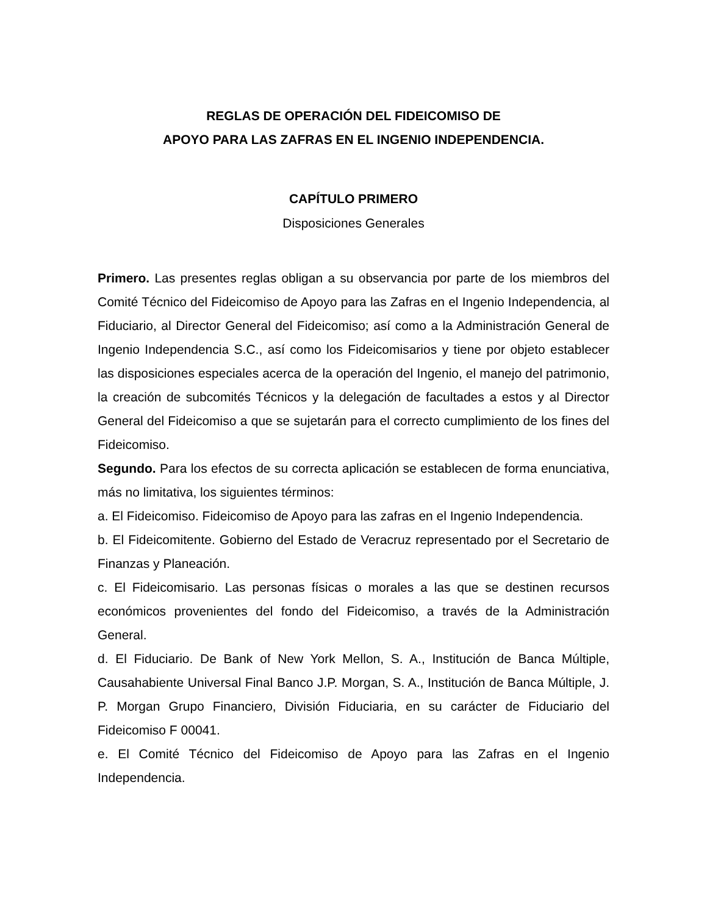REGLAS DE OPERACIÓN DEL FIDEICOMISO DE
APOYO PARA LAS ZAFRAS EN EL INGENIO INDEPENDENCIA.
CAPÍTULO PRIMERO
Disposiciones Generales
Primero. Las presentes reglas obligan a su observancia por parte de los miembros del Comité Técnico del Fideicomiso de Apoyo para las Zafras en el Ingenio Independencia, al Fiduciario, al Director General del Fideicomiso; así como a la Administración General de Ingenio Independencia S.C., así como los Fideicomisarios y tiene por objeto establecer las disposiciones especiales acerca de la operación del Ingenio, el manejo del patrimonio, la creación de subcomités Técnicos y la delegación de facultades a estos y al Director General del Fideicomiso a que se sujetarán para el correcto cumplimiento de los fines del Fideicomiso.
Segundo. Para los efectos de su correcta aplicación se establecen de forma enunciativa, más no limitativa, los siguientes términos:
a. El Fideicomiso. Fideicomiso de Apoyo para las zafras en el Ingenio Independencia.
b. El Fideicomitente. Gobierno del Estado de Veracruz representado por el Secretario de Finanzas y Planeación.
c. El Fideicomisario. Las personas físicas o morales a las que se destinen recursos económicos provenientes del fondo del Fideicomiso, a través de la Administración General.
d. El Fiduciario. De Bank of New York Mellon, S. A., Institución de Banca Múltiple, Causahabiente Universal Final Banco J.P. Morgan, S. A., Institución de Banca Múltiple, J. P. Morgan Grupo Financiero, División Fiduciaria, en su carácter de Fiduciario del Fideicomiso F 00041.
e. El Comité Técnico del Fideicomiso de Apoyo para las Zafras en el Ingenio Independencia.